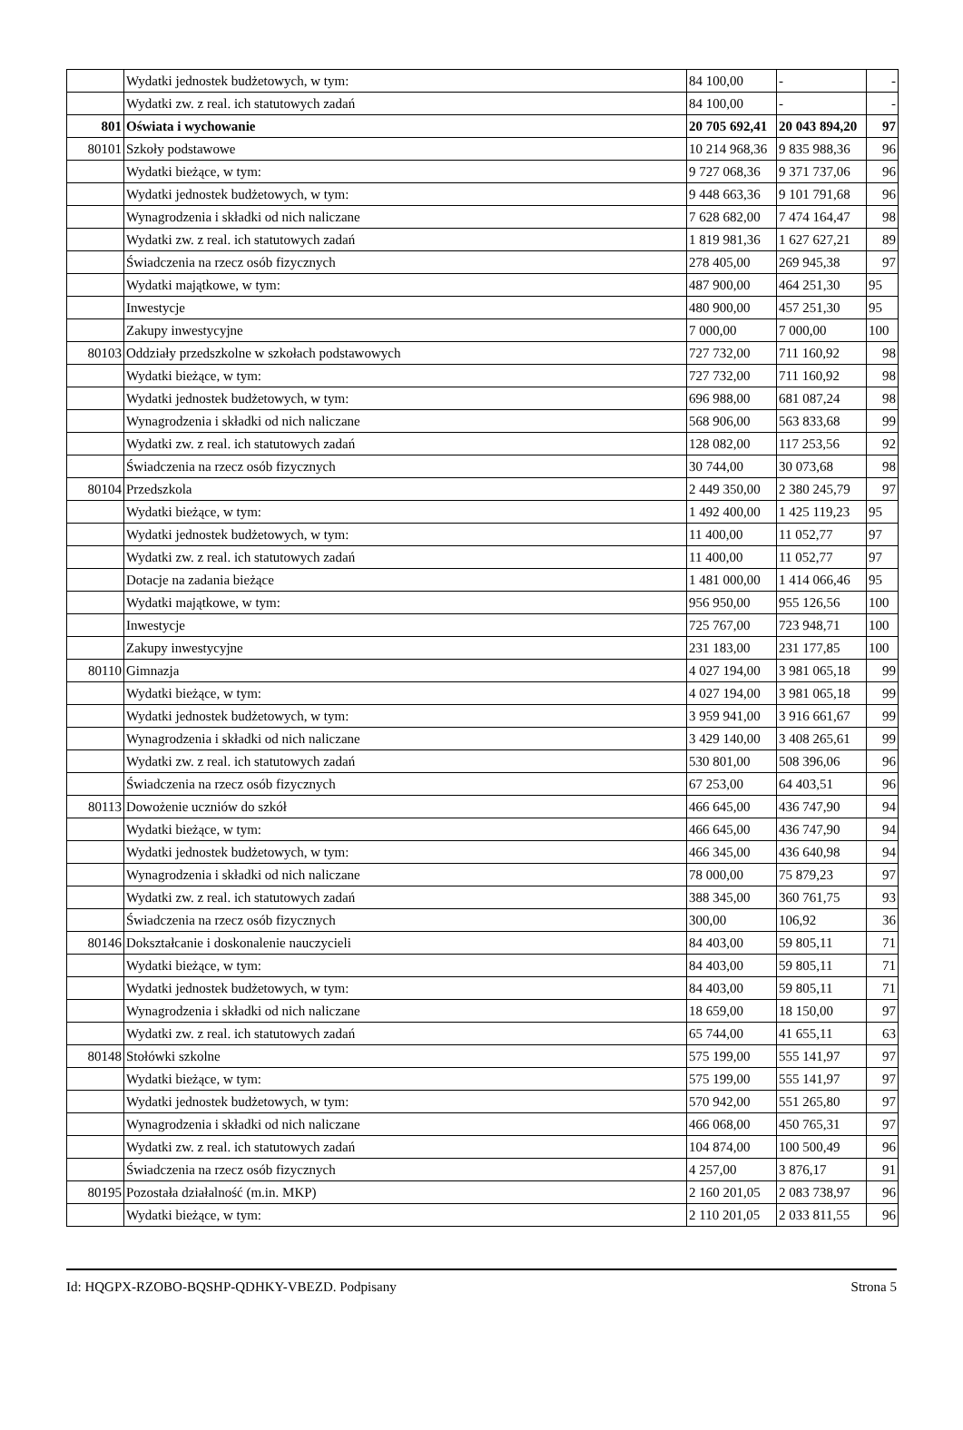| | Wydatki jednostek budżetowych, w tym: | 84 100,00 | - | - |
| | Wydatki zw. z real. ich statutowych zadań | 84 100,00 | - | - |
| 801 | Oświata i wychowanie | 20 705 692,41 | 20 043 894,20 | 97 |
| 80101 | Szkoły podstawowe | 10 214 968,36 | 9 835 988,36 | 96 |
| | Wydatki bieżące, w tym: | 9 727 068,36 | 9 371 737,06 | 96 |
| | Wydatki jednostek budżetowych, w tym: | 9 448 663,36 | 9 101 791,68 | 96 |
| | Wynagrodzenia i składki od nich naliczane | 7 628 682,00 | 7 474 164,47 | 98 |
| | Wydatki zw. z real. ich statutowych zadań | 1 819 981,36 | 1 627 627,21 | 89 |
| | Świadczenia na rzecz osób fizycznych | 278 405,00 | 269 945,38 | 97 |
| | Wydatki majątkowe, w tym: | 487 900,00 | 464 251,30 | 95 |
| | Inwestycje | 480 900,00 | 457 251,30 | 95 |
| | Zakupy inwestycyjne | 7 000,00 | 7 000,00 | 100 |
| 80103 | Oddziały przedszkolne w szkołach podstawowych | 727 732,00 | 711 160,92 | 98 |
| | Wydatki bieżące, w tym: | 727 732,00 | 711 160,92 | 98 |
| | Wydatki jednostek budżetowych, w tym: | 696 988,00 | 681 087,24 | 98 |
| | Wynagrodzenia i składki od nich naliczane | 568 906,00 | 563 833,68 | 99 |
| | Wydatki zw. z real. ich statutowych zadań | 128 082,00 | 117 253,56 | 92 |
| | Świadczenia na rzecz osób fizycznych | 30 744,00 | 30 073,68 | 98 |
| 80104 | Przedszkola | 2 449 350,00 | 2 380 245,79 | 97 |
| | Wydatki bieżące, w tym: | 1 492 400,00 | 1 425 119,23 | 95 |
| | Wydatki jednostek budżetowych, w tym: | 11 400,00 | 11 052,77 | 97 |
| | Wydatki zw. z real. ich statutowych zadań | 11 400,00 | 11 052,77 | 97 |
| | Dotacje na zadania bieżące | 1 481 000,00 | 1 414 066,46 | 95 |
| | Wydatki majątkowe, w tym: | 956 950,00 | 955 126,56 | 100 |
| | Inwestycje | 725 767,00 | 723 948,71 | 100 |
| | Zakupy inwestycyjne | 231 183,00 | 231 177,85 | 100 |
| 80110 | Gimnazja | 4 027 194,00 | 3 981 065,18 | 99 |
| | Wydatki bieżące, w tym: | 4 027 194,00 | 3 981 065,18 | 99 |
| | Wydatki jednostek budżetowych, w tym: | 3 959 941,00 | 3 916 661,67 | 99 |
| | Wynagrodzenia i składki od nich naliczane | 3 429 140,00 | 3 408 265,61 | 99 |
| | Wydatki zw. z real. ich statutowych zadań | 530 801,00 | 508 396,06 | 96 |
| | Świadczenia na rzecz osób fizycznych | 67 253,00 | 64 403,51 | 96 |
| 80113 | Dowożenie uczniów do szkół | 466 645,00 | 436 747,90 | 94 |
| | Wydatki bieżące, w tym: | 466 645,00 | 436 747,90 | 94 |
| | Wydatki jednostek budżetowych, w tym: | 466 345,00 | 436 640,98 | 94 |
| | Wynagrodzenia i składki od nich naliczane | 78 000,00 | 75 879,23 | 97 |
| | Wydatki zw. z real. ich statutowych zadań | 388 345,00 | 360 761,75 | 93 |
| | Świadczenia na rzecz osób fizycznych | 300,00 | 106,92 | 36 |
| 80146 | Dokształcanie i doskonalenie nauczycieli | 84 403,00 | 59 805,11 | 71 |
| | Wydatki bieżące, w tym: | 84 403,00 | 59 805,11 | 71 |
| | Wydatki jednostek budżetowych, w tym: | 84 403,00 | 59 805,11 | 71 |
| | Wynagrodzenia i składki od nich naliczane | 18 659,00 | 18 150,00 | 97 |
| | Wydatki zw. z real. ich statutowych zadań | 65 744,00 | 41 655,11 | 63 |
| 80148 | Stołówki szkolne | 575 199,00 | 555 141,97 | 97 |
| | Wydatki bieżące, w tym: | 575 199,00 | 555 141,97 | 97 |
| | Wydatki jednostek budżetowych, w tym: | 570 942,00 | 551 265,80 | 97 |
| | Wynagrodzenia i składki od nich naliczane | 466 068,00 | 450 765,31 | 97 |
| | Wydatki zw. z real. ich statutowych zadań | 104 874,00 | 100 500,49 | 96 |
| | Świadczenia na rzecz osób fizycznych | 4 257,00 | 3 876,17 | 91 |
| 80195 | Pozostała działalność (m.in. MKP) | 2 160 201,05 | 2 083 738,97 | 96 |
| | Wydatki bieżące, w tym: | 2 110 201,05 | 2 033 811,55 | 96 |
Id: HQGPX-RZOBO-BQSHP-QDHKY-VBEZD. Podpisany Strona 5